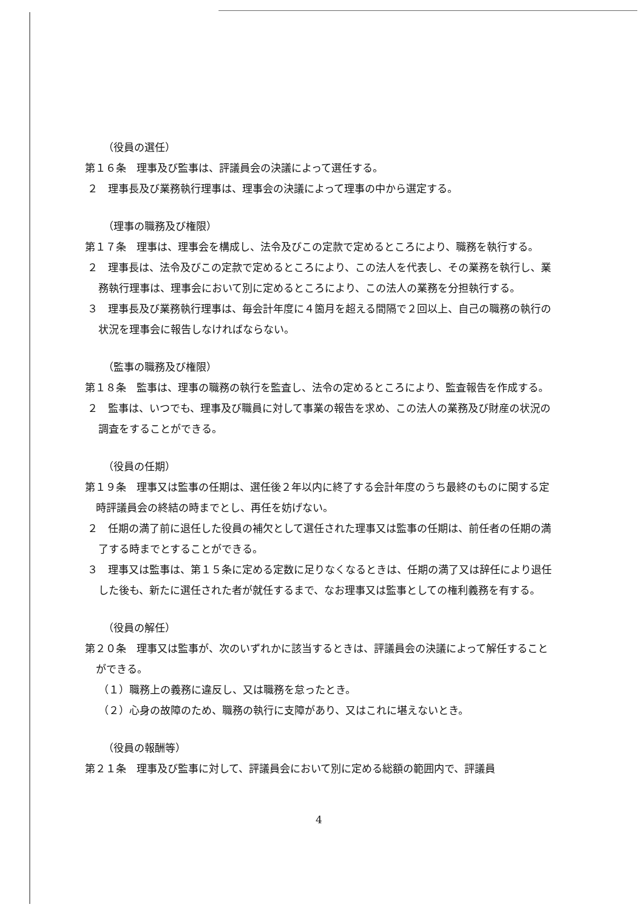（役員の選任）
第１６条　理事及び監事は、評議員会の決議によって選任する。
２　理事長及び業務執行理事は、理事会の決議によって理事の中から選定する。
（理事の職務及び権限）
第１７条　理事は、理事会を構成し、法令及びこの定款で定めるところにより、職務を執行する。
２　理事長は、法令及びこの定款で定めるところにより、この法人を代表し、その業務を執行し、業務執行理事は、理事会において別に定めるところにより、この法人の業務を分担執行する。
３　理事長及び業務執行理事は、毎会計年度に４箇月を超える間隔で２回以上、自己の職務の執行の状況を理事会に報告しなければならない。
（監事の職務及び権限）
第１８条　監事は、理事の職務の執行を監査し、法令の定めるところにより、監査報告を作成する。
２　監事は、いつでも、理事及び職員に対して事業の報告を求め、この法人の業務及び財産の状況の調査をすることができる。
（役員の任期）
第１９条　理事又は監事の任期は、選任後２年以内に終了する会計年度のうち最終のものに関する定時評議員会の終結の時までとし、再任を妨げない。
２　任期の満了前に退任した役員の補欠として選任された理事又は監事の任期は、前任者の任期の満了する時までとすることができる。
３　理事又は監事は、第１５条に定める定数に足りなくなるときは、任期の満了又は辞任により退任した後も、新たに選任された者が就任するまで、なお理事又は監事としての権利義務を有する。
（役員の解任）
第２０条　理事又は監事が、次のいずれかに該当するときは、評議員会の決議によって解任することができる。
（１）職務上の義務に違反し、又は職務を怠ったとき。
（２）心身の故障のため、職務の執行に支障があり、又はこれに堪えないとき。
（役員の報酬等）
第２１条　理事及び監事に対して、評議員会において別に定める総額の範囲内で、評議員
4